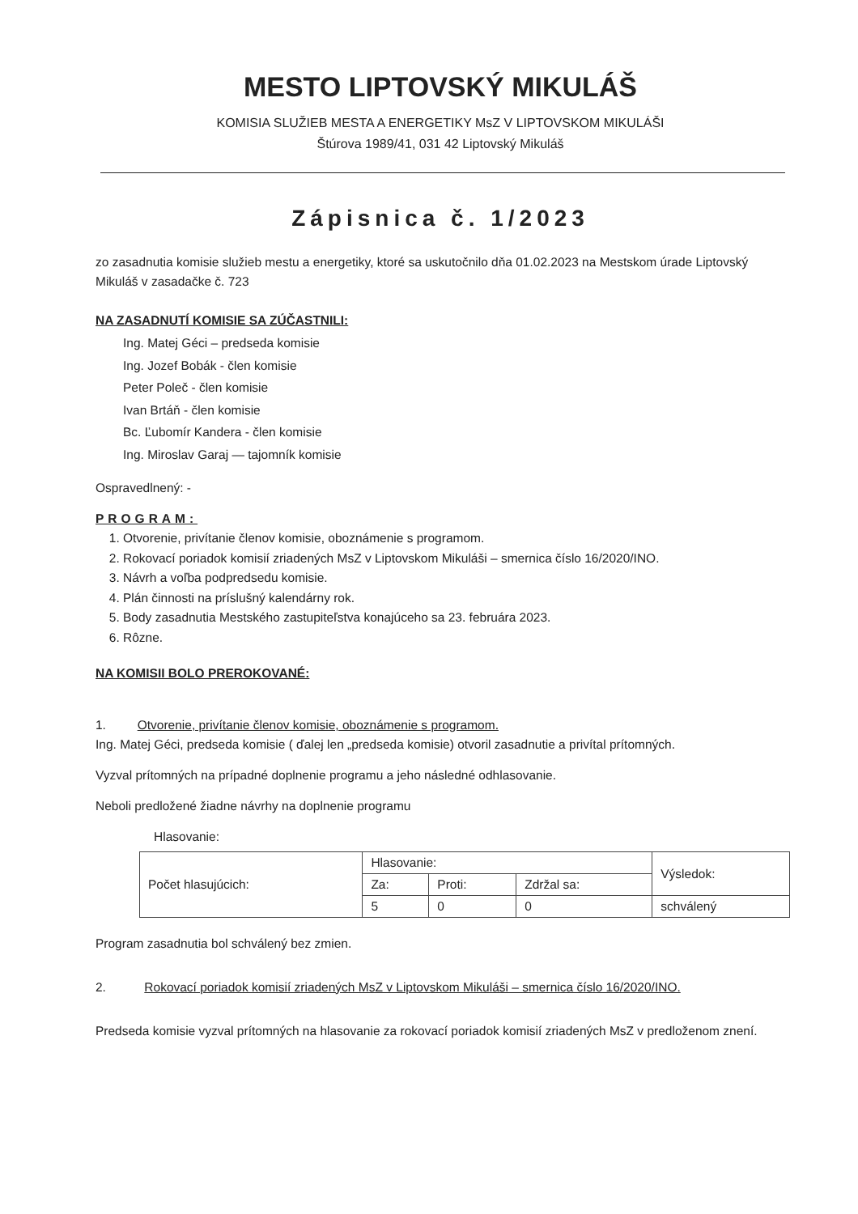MESTO LIPTOVSKÝ MIKULÁŠ
KOMISIA SLUŽIEB MESTA A ENERGETIKY MsZ V LIPTOVSKOM MIKULÁŠI
Štúrova 1989/41, 031 42 Liptovský Mikuláš
Zápisnica č. 1/2023
zo zasadnutia komisie služieb mestu a energetiky, ktoré sa uskutočnilo dňa 01.02.2023 na Mestskom úrade Liptovský Mikuláš v zasadačke č. 723
NA ZASADNUTÍ KOMISIE SA ZÚČASTNILI:
Ing. Matej Géci – predseda komisie
Ing. Jozef Bobák - člen komisie
Peter Poleč - člen komisie
Ivan Brtáň - člen komisie
Bc. Ľubomír Kandera - člen komisie
Ing. Miroslav Garaj — tajomník komisie
Ospravedlnený: -
PROGRAM:
1. Otvorenie, privítanie členov komisie, oboznámenie s programom.
2. Rokovací poriadok komisií zriadených MsZ v Liptovskom Mikuláši – smernica číslo 16/2020/INO.
3. Návrh a voľba podpredsedu komisie.
4. Plán činnosti na príslušný kalendárny rok.
5. Body zasadnutia Mestského zastupiteľstva konajúceho sa 23. februára 2023.
6. Rôzne.
NA KOMISII BOLO PREROKOVANÉ:
1. Otvorenie, privítanie členov komisie, oboznámenie s programom.
Ing. Matej Géci, predseda komisie ( ďalej len „predseda komisie) otvoril zasadnutie a privítal prítomných.
Vyzval prítomných na prípadné doplnenie programu a jeho následné odhlasovanie.
Neboli predložené žiadne návrhy na doplnenie programu
Hlasovanie:
| Počet hlasujúcich: | Hlasovanie: | | | Výsledok: |
| | Za: | Proti: | Zdržal sa: | |
| | 5 | 0 | 0 | schválený |
Program zasadnutia bol schválený bez zmien.
2. Rokovací poriadok komisií zriadených MsZ v Liptovskom Mikuláši – smernica číslo 16/2020/INO.
Predseda komisie vyzval prítomných na hlasovanie za rokovací poriadok komisií zriadených MsZ v predloženom znení.